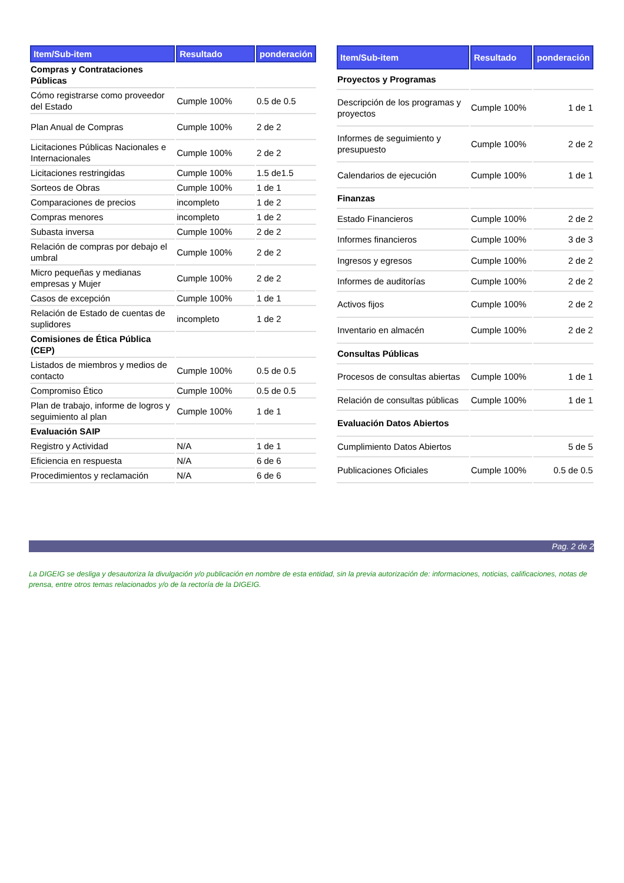| Item/Sub-item | Resultado | ponderación |
| --- | --- | --- |
| Compras y Contrataciones Públicas | | |
| Cómo registrarse como proveedor del Estado | Cumple 100% | 0.5 de 0.5 |
| Plan Anual de Compras | Cumple 100% | 2 de 2 |
| Licitaciones Públicas Nacionales e Internacionales | Cumple 100% | 2 de 2 |
| Licitaciones restringidas | Cumple 100% | 1.5 de1.5 |
| Sorteos de Obras | Cumple 100% | 1 de 1 |
| Comparaciones de precios | incompleto | 1 de 2 |
| Compras menores | incompleto | 1 de 2 |
| Subasta inversa | Cumple 100% | 2 de 2 |
| Relación de compras por debajo el umbral | Cumple 100% | 2 de 2 |
| Micro pequeñas y medianas empresas y Mujer | Cumple 100% | 2 de 2 |
| Casos de excepción | Cumple 100% | 1 de 1 |
| Relación de Estado de cuentas de suplidores | incompleto | 1 de 2 |
| Comisiones de Ética Pública (CEP) | | |
| Listados de miembros y medios de contacto | Cumple 100% | 0.5 de 0.5 |
| Compromiso Ético | Cumple 100% | 0.5 de 0.5 |
| Plan de trabajo, informe de logros y seguimiento al plan | Cumple 100% | 1 de 1 |
| Evaluación SAIP | | |
| Registro y Actividad | N/A | 1 de 1 |
| Eficiencia en respuesta | N/A | 6 de 6 |
| Procedimientos y reclamación | N/A | 6 de 6 |
| Item/Sub-item | Resultado | ponderación |
| --- | --- | --- |
| Proyectos y Programas | | |
| Descripción de los programas y proyectos | Cumple 100% | 1 de 1 |
| Informes de seguimiento y presupuesto | Cumple 100% | 2 de 2 |
| Calendarios de ejecución | Cumple 100% | 1 de 1 |
| Finanzas | | |
| Estado Financieros | Cumple 100% | 2 de 2 |
| Informes financieros | Cumple 100% | 3 de 3 |
| Ingresos y egresos | Cumple 100% | 2 de 2 |
| Informes de auditorías | Cumple 100% | 2 de 2 |
| Activos fijos | Cumple 100% | 2 de 2 |
| Inventario en almacén | Cumple 100% | 2 de 2 |
| Consultas Públicas | | |
| Procesos de consultas abiertas | Cumple 100% | 1 de 1 |
| Relación de consultas públicas | Cumple 100% | 1 de 1 |
| Evaluación Datos Abiertos | | |
| Cumplimiento Datos Abiertos | | 5 de 5 |
| Publicaciones Oficiales | Cumple 100% | 0.5 de 0.5 |
Pag. 2 de 2
La DIGEIG se desliga y desautoriza la divulgación y/o publicación en nombre de esta entidad, sin la previa autorización de: informaciones, noticias, calificaciones, notas de prensa, entre otros temas relacionados y/o de la rectoría de la DIGEIG.